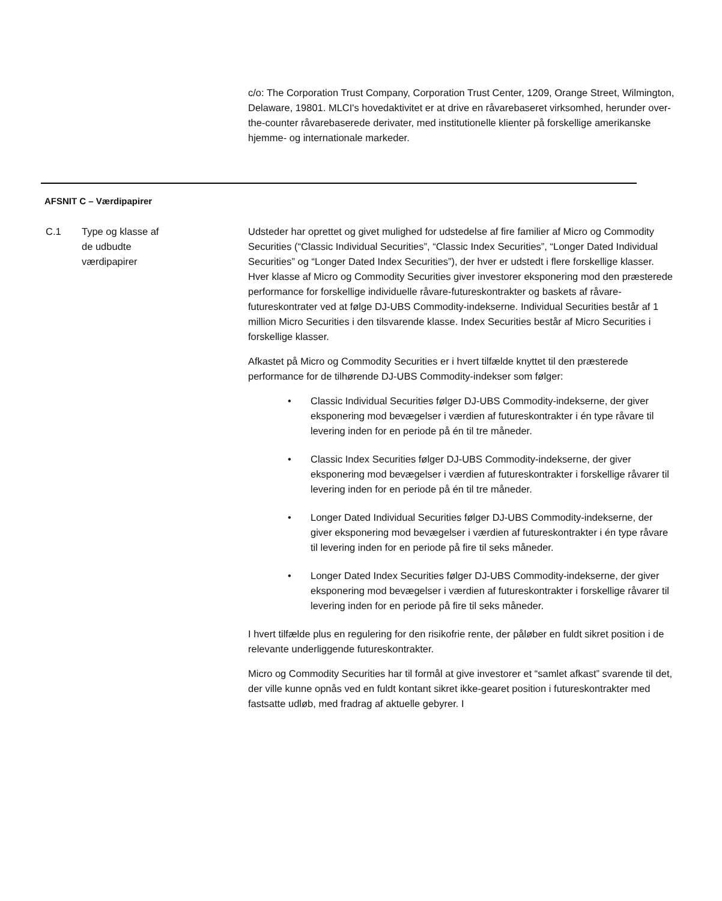c/o: The Corporation Trust Company, Corporation Trust Center, 1209, Orange Street, Wilmington, Delaware, 19801. MLCI's hovedaktivitet er at drive en råvarebaseret virksomhed, herunder over-the-counter råvarebaserede derivater, med institutionelle klienter på forskellige amerikanske hjemme- og internationale markeder.
AFSNIT C – Værdipapirer
C.1 Type og klasse af
de udbudte
værdipapirer
Udsteder har oprettet og givet mulighed for udstedelse af fire familier af Micro og Commodity Securities (“Classic Individual Securities”, “Classic Index Securities”, “Longer Dated Individual Securities” og “Longer Dated Index Securities”), der hver er udstedt i flere forskellige klasser. Hver klasse af Micro og Commodity Securities giver investorer eksponering mod den præsterede performance for forskellige individuelle råvare-futureskontrakter og baskets af råvare-futureskontrater ved at følge DJ-UBS Commodity-indekserne. Individual Securities består af 1 million Micro Securities i den tilsvarende klasse. Index Securities består af Micro Securities i forskellige klasser.
Afkastet på Micro og Commodity Securities er i hvert tilfælde knyttet til den præsterede performance for de tilhørende DJ-UBS Commodity-indekser som følger:
• Classic Individual Securities følger DJ-UBS Commodity-indekserne, der giver eksponering mod bevægelser i værdien af futureskontrakter i én type råvare til levering inden for en periode på én til tre måneder.
• Classic Index Securities følger DJ-UBS Commodity-indekserne, der giver eksponering mod bevægelser i værdien af futureskontrakter i forskellige råvarer til levering inden for en periode på én til tre måneder.
• Longer Dated Individual Securities følger DJ-UBS Commodity-indekserne, der giver eksponering mod bevægelser i værdien af futureskontrakter i én type råvare til levering inden for en periode på fire til seks måneder.
• Longer Dated Index Securities følger DJ-UBS Commodity-indekserne, der giver eksponering mod bevægelser i værdien af futureskontrakter i forskellige råvarer til levering inden for en periode på fire til seks måneder.
I hvert tilfælde plus en regulering for den risikofrie rente, der påløber en fuldt sikret position i de relevante underliggende futureskontrakter.
Micro og Commodity Securities har til formål at give investorer et “samlet afkast” svarende til det, der ville kunne opnås ved en fuldt kontant sikret ikke-gearet position i futureskontrakter med fastsatte udløb, med fradrag af aktuelle gebyrer. I